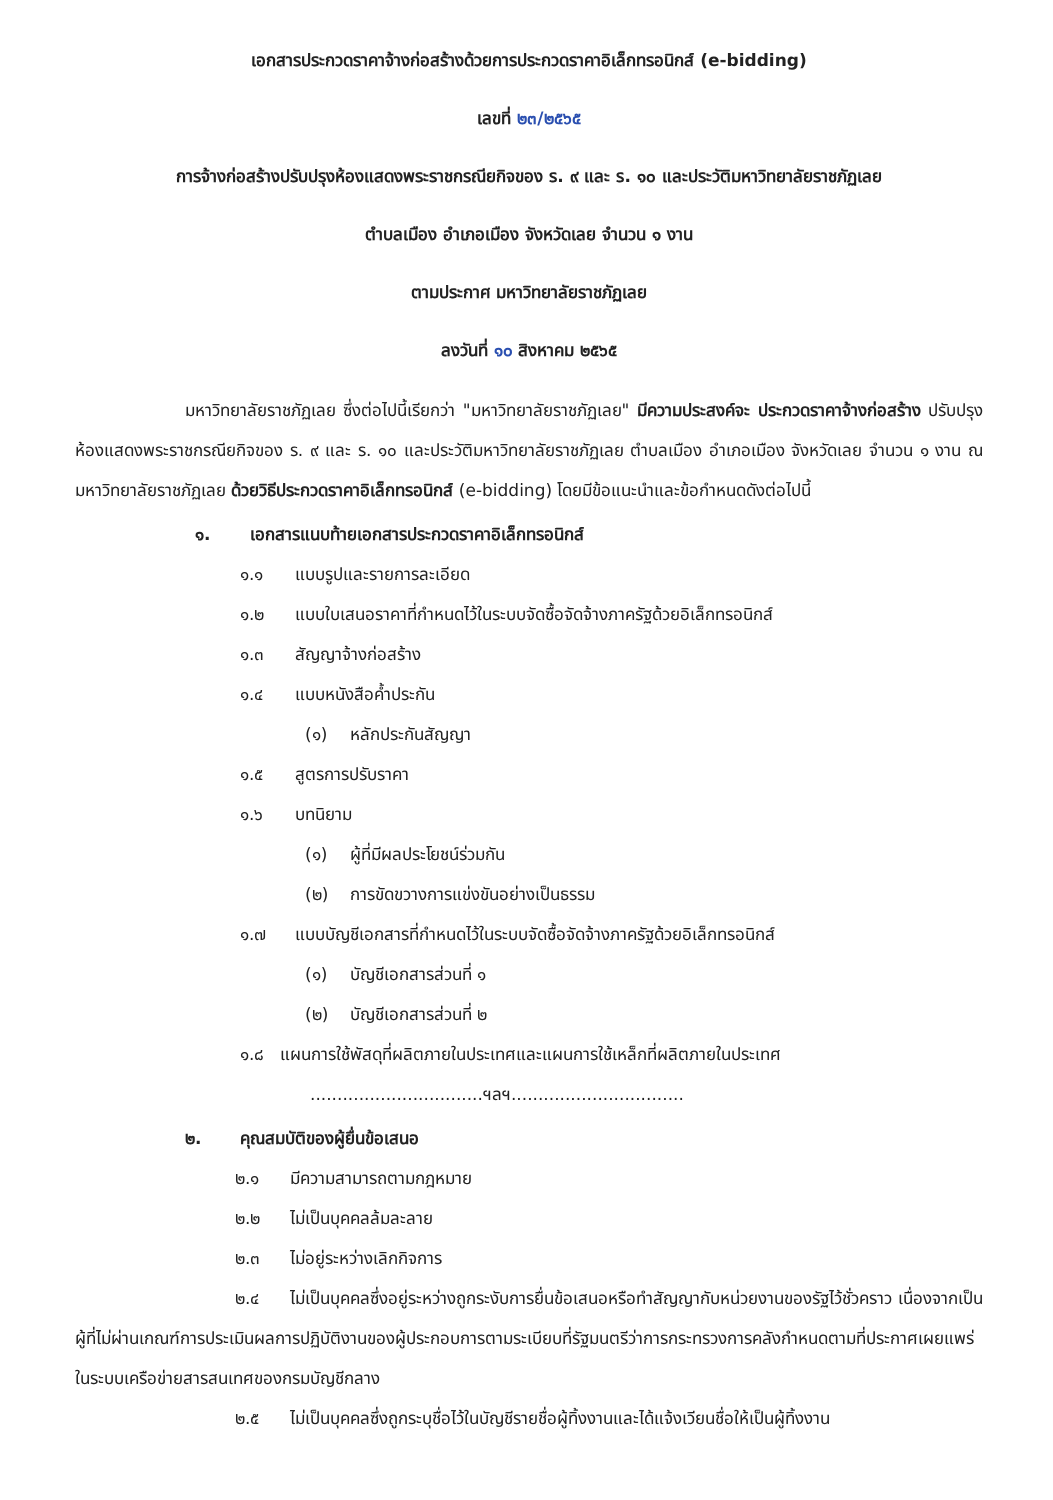เอกสารประกวดราคาจ้างก่อสร้างด้วยการประกวดราคาอิเล็กทรอนิกส์ (e-bidding)
เลขที่ ๒๓/๒๕๖๕
การจ้างก่อสร้างปรับปรุงห้องแสดงพระราชกรณียกิจของ ร. ๙ และ ร. ๑๐ และประวัติมหาวิทยาลัยราชภัฏเลย
ตำบลเมือง อำเภอเมือง จังหวัดเลย จำนวน ๑ งาน
ตามประกาศ มหาวิทยาลัยราชภัฏเลย
ลงวันที่ ๑๐ สิงหาคม ๒๕๖๕
มหาวิทยาลัยราชภัฏเลย ซึ่งต่อไปนี้เรียกว่า "มหาวิทยาลัยราชภัฏเลย" มีความประสงค์จะ ประกวดราคาจ้างก่อสร้าง ปรับปรุงห้องแสดงพระราชกรณียกิจของ ร. ๙ และ ร. ๑๐ และประวัติมหาวิทยาลัยราชภัฏเลย ตำบลเมือง อำเภอเมือง จังหวัดเลย จำนวน ๑ งาน ณ มหาวิทยาลัยราชภัฏเลย ด้วยวิธีประกวดราคาอิเล็กทรอนิกส์ (e-bidding) โดยมีข้อแนะนำและข้อกำหนดดังต่อไปนี้
๑. เอกสารแนบท้ายเอกสารประกวดราคาอิเล็กทรอนิกส์
๑.๑ แบบรูปและรายการละเอียด
๑.๒ แบบใบเสนอราคาที่กำหนดไว้ในระบบจัดซื้อจัดจ้างภาครัฐด้วยอิเล็กทรอนิกส์
๑.๓ สัญญาจ้างก่อสร้าง
๑.๔ แบบหนังสือค้ำประกัน
(๑) หลักประกันสัญญา
๑.๕ สูตรการปรับราคา
๑.๖ บทนิยาม
(๑) ผู้ที่มีผลประโยชน์ร่วมกัน
(๒) การขัดขวางการแข่งขันอย่างเป็นธรรม
๑.๗ แบบบัญชีเอกสารที่กำหนดไว้ในระบบจัดซื้อจัดจ้างภาครัฐด้วยอิเล็กทรอนิกส์
(๑) บัญชีเอกสารส่วนที่ ๑
(๒) บัญชีเอกสารส่วนที่ ๒
๑.๘ แผนการใช้พัสดุที่ผลิตภายในประเทศและแผนการใช้เหล็กที่ผลิตภายในประเทศ
................................ฯลฯ................................
๒. คุณสมบัติของผู้ยื่นข้อเสนอ
๒.๑ มีความสามารถตามกฎหมาย
๒.๒ ไม่เป็นบุคคลล้มละลาย
๒.๓ ไม่อยู่ระหว่างเลิกกิจการ
๒.๔ ไม่เป็นบุคคลซึ่งอยู่ระหว่างถูกระงับการยื่นข้อเสนอหรือทำสัญญากับหน่วยงานของรัฐไว้ชั่วคราว เนื่องจากเป็นผู้ที่ไม่ผ่านเกณฑ์การประเมินผลการปฏิบัติงานของผู้ประกอบการตามระเบียบที่รัฐมนตรีว่าการกระทรวงการคลังกำหนดตามที่ประกาศเผยแพร่ในระบบเครือข่ายสารสนเทศของกรมบัญชีกลาง
๒.๕ ไม่เป็นบุคคลซึ่งถูกระบุชื่อไว้ในบัญชีรายชื่อผู้ทิ้งงานและได้แจ้งเวียนชื่อให้เป็นผู้ทิ้งงาน